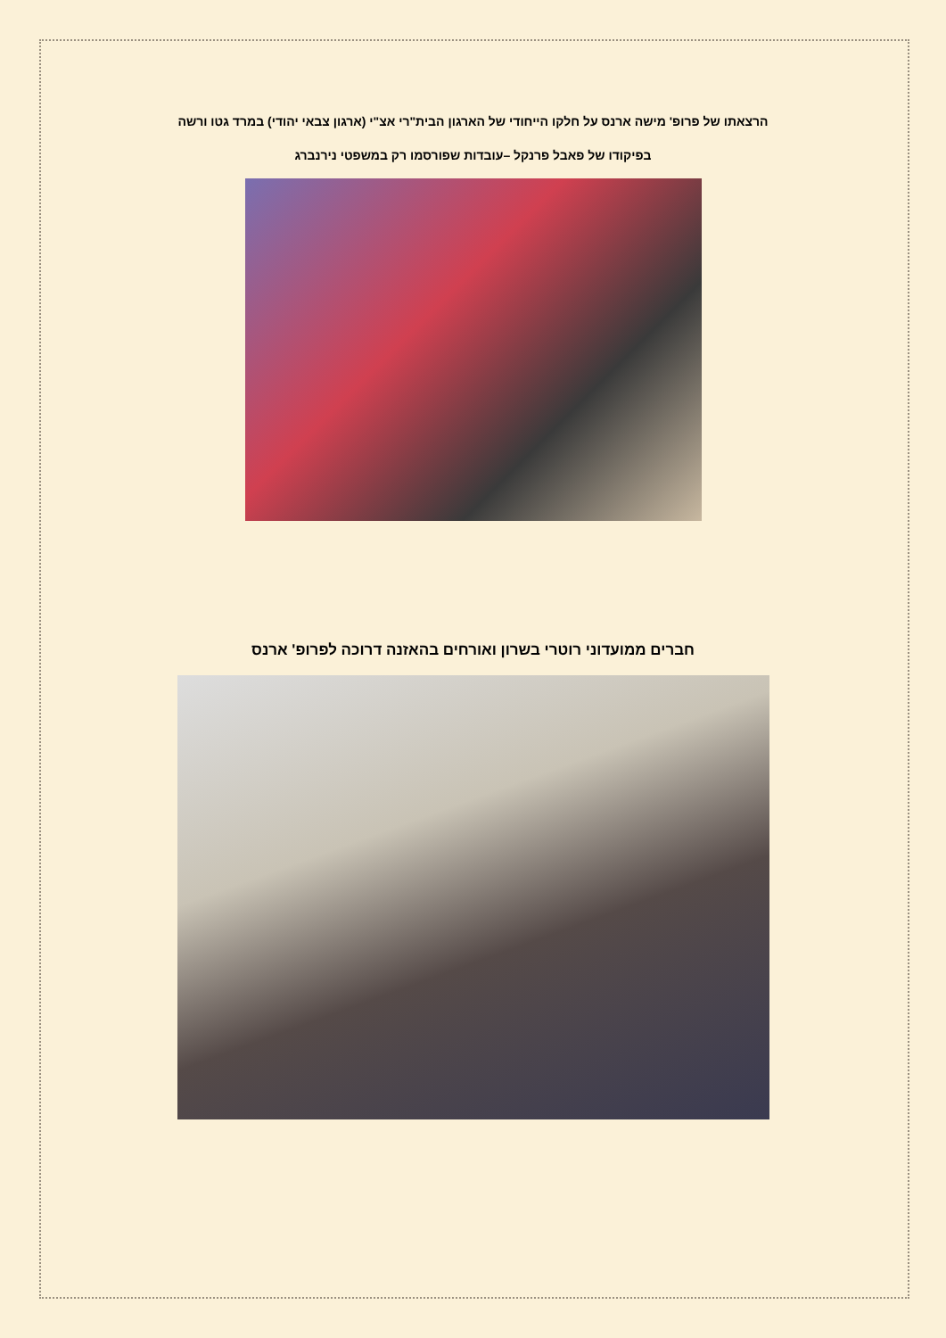הרצאתו של פרופ' מישה ארנס על חלקו הייחודי של הארגון הבית"רי אצ"י (ארגון צבאי יהודי) במרד גטו ורשה
בפיקודו של פאבל פרנקל –עובדות שפורסמו רק במשפטי נירנברג
חברים ממועדוני רוטרי בשרון ואורחים בהאזנה דרוכה לפרופ' ארנס